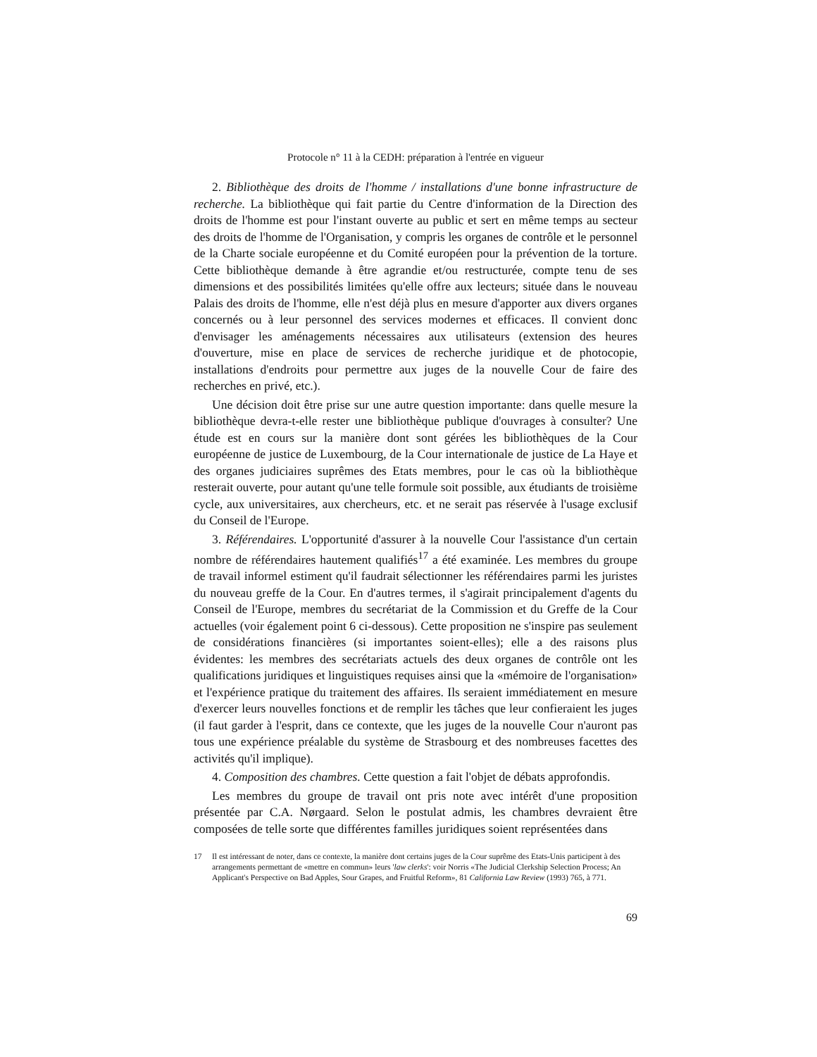Protocole n° 11 à la CEDH: préparation à l'entrée en vigueur
2. Bibliothèque des droits de l'homme / installations d'une bonne infrastructure de recherche. La bibliothèque qui fait partie du Centre d'information de la Direction des droits de l'homme est pour l'instant ouverte au public et sert en même temps au secteur des droits de l'homme de l'Organisation, y compris les organes de contrôle et le personnel de la Charte sociale européenne et du Comité européen pour la prévention de la torture. Cette bibliothèque demande à être agrandie et/ou restructurée, compte tenu de ses dimensions et des possibilités limitées qu'elle offre aux lecteurs; située dans le nouveau Palais des droits de l'homme, elle n'est déjà plus en mesure d'apporter aux divers organes concernés ou à leur personnel des services modernes et efficaces. Il convient donc d'envisager les aménagements nécessaires aux utilisateurs (extension des heures d'ouverture, mise en place de services de recherche juridique et de photocopie, installations d'endroits pour permettre aux juges de la nouvelle Cour de faire des recherches en privé, etc.).
Une décision doit être prise sur une autre question importante: dans quelle mesure la bibliothèque devra-t-elle rester une bibliothèque publique d'ouvrages à consulter? Une étude est en cours sur la manière dont sont gérées les bibliothèques de la Cour européenne de justice de Luxembourg, de la Cour internationale de justice de La Haye et des organes judiciaires suprêmes des Etats membres, pour le cas où la bibliothèque resterait ouverte, pour autant qu'une telle formule soit possible, aux étudiants de troisième cycle, aux universitaires, aux chercheurs, etc. et ne serait pas réservée à l'usage exclusif du Conseil de l'Europe.
3. Référendaires. L'opportunité d'assurer à la nouvelle Cour l'assistance d'un certain nombre de référendaires hautement qualifiés<sup>17</sup> a été examinée. Les membres du groupe de travail informel estiment qu'il faudrait sélectionner les référendaires parmi les juristes du nouveau greffe de la Cour. En d'autres termes, il s'agirait principalement d'agents du Conseil de l'Europe, membres du secrétariat de la Commission et du Greffe de la Cour actuelles (voir également point 6 ci-dessous). Cette proposition ne s'inspire pas seulement de considérations financières (si importantes soient-elles); elle a des raisons plus évidentes: les membres des secrétariats actuels des deux organes de contrôle ont les qualifications juridiques et linguistiques requises ainsi que la «mémoire de l'organisation» et l'expérience pratique du traitement des affaires. Ils seraient immédiatement en mesure d'exercer leurs nouvelles fonctions et de remplir les tâches que leur confieraient les juges (il faut garder à l'esprit, dans ce contexte, que les juges de la nouvelle Cour n'auront pas tous une expérience préalable du système de Strasbourg et des nombreuses facettes des activités qu'il implique).
4. Composition des chambres. Cette question a fait l'objet de débats approfondis.
Les membres du groupe de travail ont pris note avec intérêt d'une proposition présentée par C.A. Nørgaard. Selon le postulat admis, les chambres devraient être composées de telle sorte que différentes familles juridiques soient représentées dans
17 Il est intéressant de noter, dans ce contexte, la manière dont certains juges de la Cour suprême des Etats-Unis participent à des arrangements permettant de «mettre en commun» leurs 'law clerks': voir Norris «The Judicial Clerkship Selection Process; An Applicant's Perspective on Bad Apples, Sour Grapes, and Fruitful Reform», 81 California Law Review (1993) 765, à 771.
69